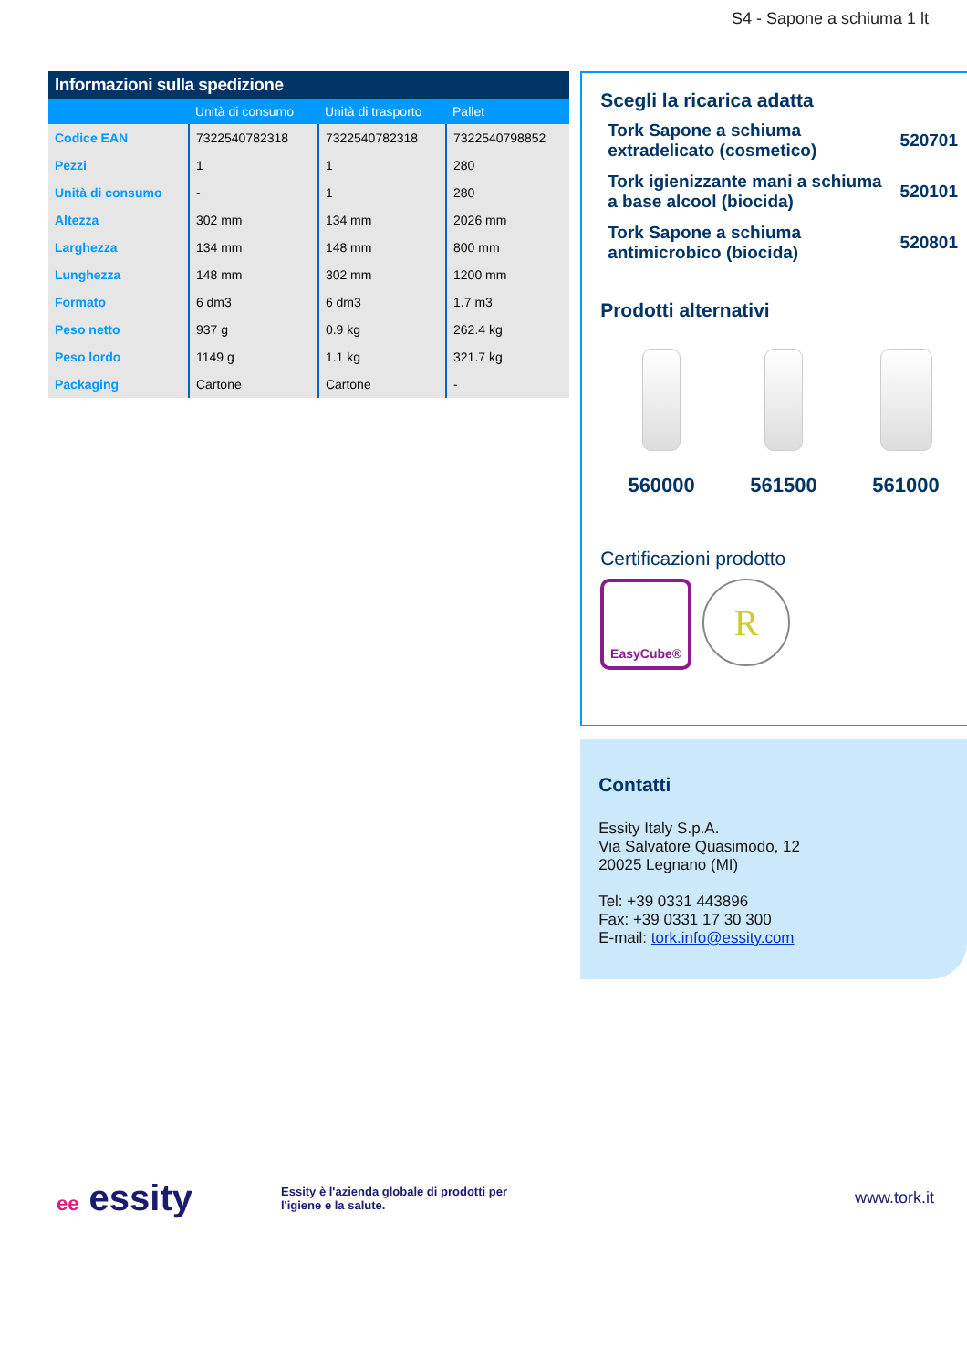S4 - Sapone a schiuma 1 lt
Informazioni sulla spedizione
| | Unità di consumo | Unità di trasporto | Pallet |
| --- | --- | --- | --- |
| Codice EAN | 7322540782318 | 7322540782318 | 7322540798852 |
| Pezzi | 1 | 1 | 280 |
| Unità di consumo | - | 1 | 280 |
| Altezza | 302 mm | 134 mm | 2026 mm |
| Larghezza | 134 mm | 148 mm | 800 mm |
| Lunghezza | 148 mm | 302 mm | 1200 mm |
| Formato | 6 dm3 | 6 dm3 | 1.7 m3 |
| Peso netto | 937 g | 0.9 kg | 262.4 kg |
| Peso lordo | 1149 g | 1.1 kg | 321.7 kg |
| Packaging | Cartone | Cartone | - |
Scegli la ricarica adatta
Tork Sapone a schiuma
extradelicato (cosmetico) 520701
Tork igienizzante mani a schiuma
a base alcool (biocida) 520101
Tork Sapone a schiuma
antimicrobico (biocida) 520801
Prodotti alternativi
560000 561500 561000
Certificazioni prodotto
EasyCube®
R
Contatti
Essity Italy S.p.A.
Via Salvatore Quasimodo, 12
20025 Legnano (MI)
Tel: +39 0331 443896
Fax: +39 0331 17 30 300
E-mail: tork.info@essity.com
ee essity
Essity è l'azienda globale di prodotti per
l'igiene e la salute.
www.tork.it